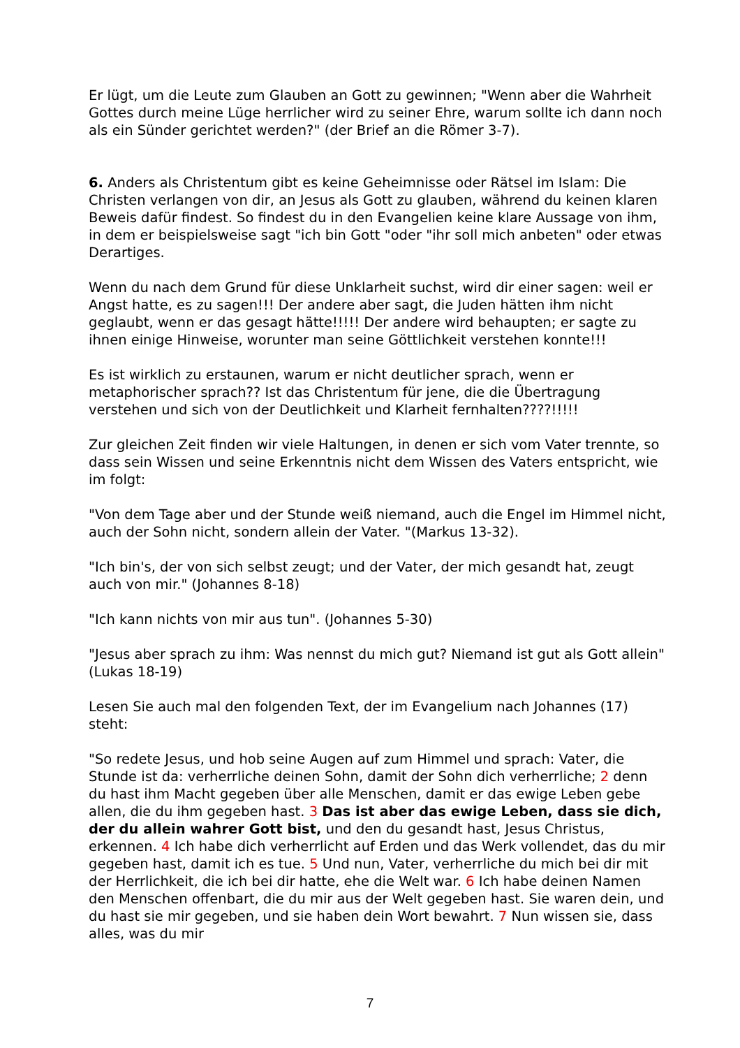Er lügt, um die Leute zum Glauben an Gott zu gewinnen; "Wenn aber die Wahrheit Gottes durch meine Lüge herrlicher wird zu seiner Ehre, warum sollte ich dann noch als ein Sünder gerichtet werden?" (der Brief an die Römer 3-7).
6. Anders als Christentum gibt es keine Geheimnisse oder Rätsel im Islam: Die Christen verlangen von dir, an Jesus als Gott zu glauben, während du keinen klaren Beweis dafür findest. So findest du in den Evangelien keine klare Aussage von ihm, in dem er beispielsweise sagt "ich bin Gott "oder "ihr soll mich anbeten" oder etwas Derartiges.
Wenn du nach dem Grund für diese Unklarheit suchst, wird dir einer sagen: weil er Angst hatte, es zu sagen!!! Der andere aber sagt, die Juden hätten ihm nicht geglaubt, wenn er das gesagt hätte!!!!! Der andere wird behaupten; er sagte zu ihnen einige Hinweise, worunter man seine Göttlichkeit verstehen konnte!!!
Es ist wirklich zu erstaunen, warum er nicht deutlicher sprach, wenn er metaphorischer sprach?? Ist das Christentum für jene, die die Übertragung verstehen und sich von der Deutlichkeit und Klarheit fernhalten????!!!!!
Zur gleichen Zeit finden wir viele Haltungen, in denen er sich vom Vater trennte, so dass sein Wissen und seine Erkenntnis nicht dem Wissen des Vaters entspricht, wie im folgt:
"Von dem Tage aber und der Stunde weiß niemand, auch die Engel im Himmel nicht, auch der Sohn nicht, sondern allein der Vater. "(Markus 13-32).
"Ich bin's, der von sich selbst zeugt; und der Vater, der mich gesandt hat, zeugt auch von mir." (Johannes 8-18)
"Ich kann nichts von mir aus tun". (Johannes 5-30)
"Jesus aber sprach zu ihm: Was nennst du mich gut? Niemand ist gut als Gott allein" (Lukas 18-19)
Lesen Sie auch mal den folgenden Text, der im Evangelium nach Johannes (17) steht:
"So redete Jesus, und hob seine Augen auf zum Himmel und sprach: Vater, die Stunde ist da: verherrliche deinen Sohn, damit der Sohn dich verherrliche; 2 denn du hast ihm Macht gegeben über alle Menschen, damit er das ewige Leben gebe allen, die du ihm gegeben hast. 3 Das ist aber das ewige Leben, dass sie dich, der du allein wahrer Gott bist, und den du gesandt hast, Jesus Christus, erkennen. 4 Ich habe dich verherrlicht auf Erden und das Werk vollendet, das du mir gegeben hast, damit ich es tue. 5 Und nun, Vater, verherrliche du mich bei dir mit der Herrlichkeit, die ich bei dir hatte, ehe die Welt war. 6 Ich habe deinen Namen den Menschen offenbart, die du mir aus der Welt gegeben hast. Sie waren dein, und du hast sie mir gegeben, und sie haben dein Wort bewahrt. 7 Nun wissen sie, dass alles, was du mir
7